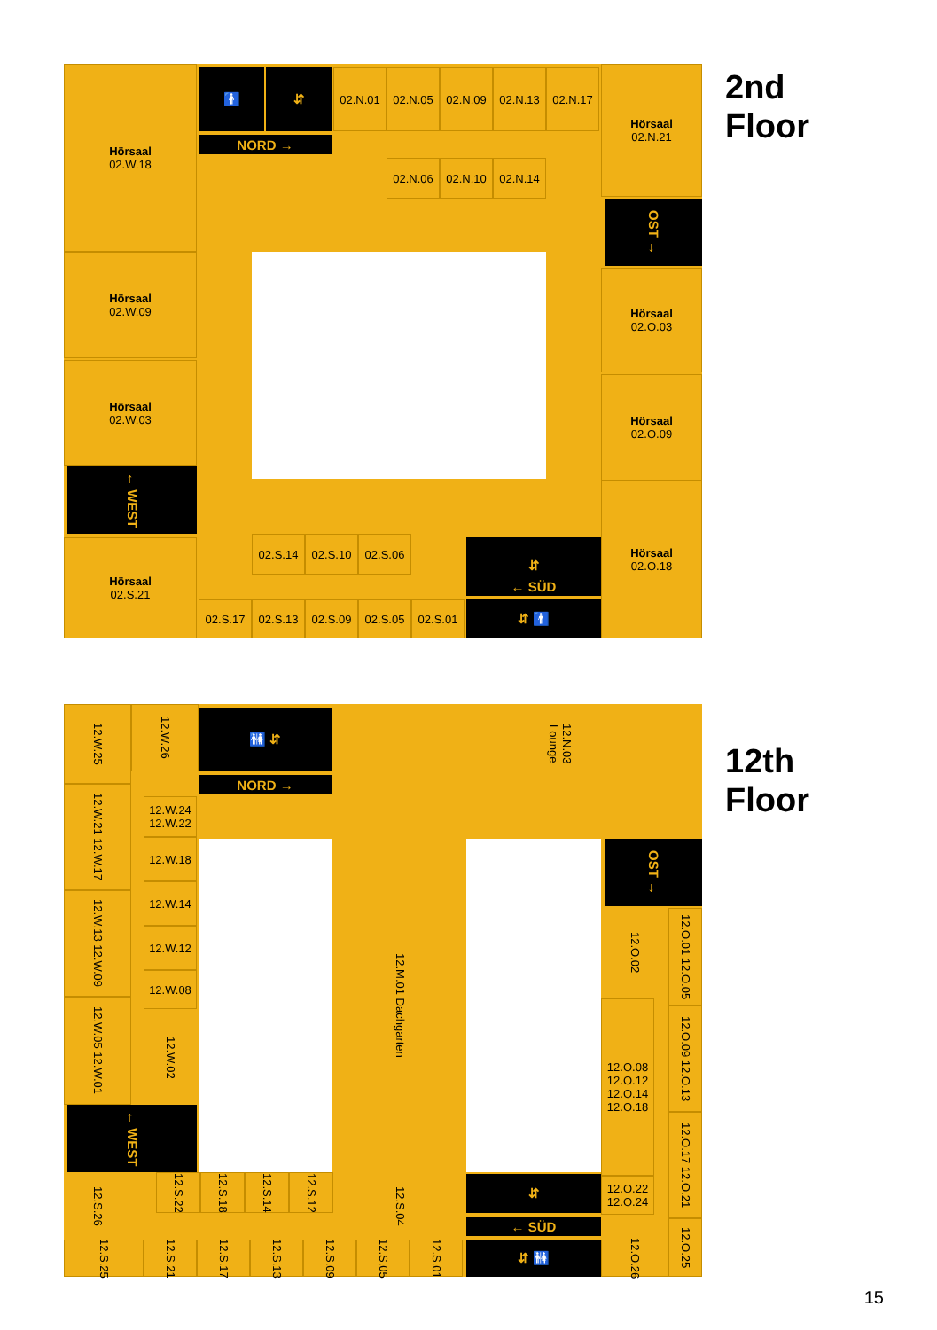Hörsaal
02.W.18
🚹 ⇵ 02.N.01 02.N.05 02.N.09 02.N.13 02.N.17 Hörsaal
02.N.21
NORD →
02.N.06 02.N.10 02.N.14
OST →
Hörsaal
02.W.09
Hörsaal
02.O.03
Hörsaal
02.W.03
Hörsaal
02.O.09
← WEST
Hörsaal
02.S.21
02.S.14 02.S.10 02.S.06 ⇵
← SÜD
Hörsaal
02.O.18
02.S.17 02.S.13 02.S.09 02.S.05 02.S.01 ⇵ 🚹
2nd
Floor
12.W.25
12.W.26
🚻 ⇵
12.N.03 Lounge
NORD →
12.W.21 12.W.17
12.W.13 12.W.09
12.W.05 12.W.01
12.W.24 12.W.22
12.W.18
12.W.14
12.W.12
12.W.08
12.W.02
12.M.01 Dachgarten
OST →
12.O.02
12.O.01 12.O.05
12.O.09 12.O.13
12.O.17 12.O.21
12.O.08
12.O.12
12.O.14
12.O.18
← WEST
12.S.26
12.S.22
12.S.18
12.S.14
12.S.12
12.S.04
⇵
12.O.22
12.O.24
← SÜD
12.O.25
12.S.25
12.S.21
12.S.17
12.S.13
12.S.09
12.S.05
12.S.01
⇵ 🚻
12.O.26
12th
Floor
15